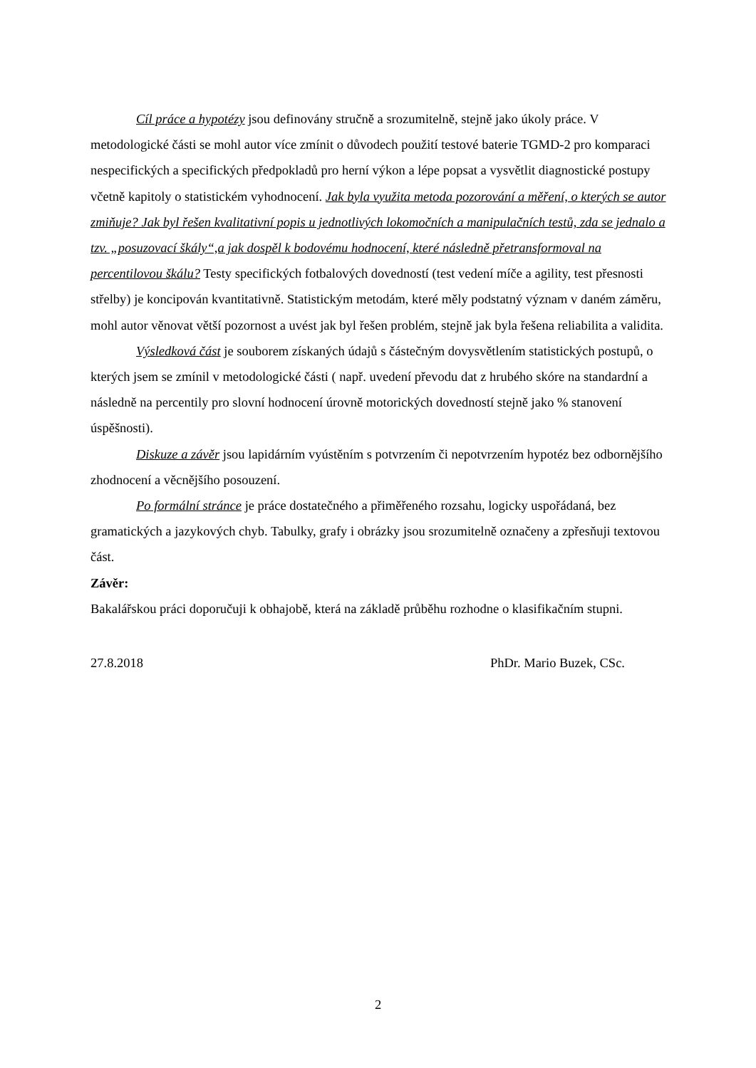Cíl práce a hypotézy jsou definovány stručně a srozumitelně, stejně jako úkoly práce. V metodologické části se mohl autor více zmínit o důvodech použití testové baterie TGMD-2 pro komparaci nespecifických a specifických předpokladů pro herní výkon a lépe popsat a vysvětlit diagnostické postupy včetně kapitoly o statistickém vyhodnocení. Jak byla využita metoda pozorování a měření, o kterých se autor zmiňuje? Jak byl řešen kvalitativní popis u jednotlivých lokomočních a manipulačních testů, zda se jednalo a tzv. „posuzovací škály“,a jak dospěl k bodovému hodnocení, které následně přetransformoval na percentilovou škálu? Testy specifických fotbalových dovedností (test vedení míče a agility, test přesnosti střelby) je koncipován kvantitativně. Statistickým metodám, které měly podstatný význam v daném záměru, mohl autor věnovat větší pozornost a uvést jak byl řešen problém, stejně jak byla řešena reliabilita a validita.
Výsledková část je souborem získaných údajů s částečným dovysvětlením statistických postupů, o kterých jsem se zmínil v metodologické části ( např. uvedení převodu dat z hrubého skóre na standardní a následně na percentily pro slovní hodnocení úrovně motorických dovedností stejně jako % stanovení úspěšnosti).
Diskuze a závěr jsou lapidárním vyústěním s potvrzením či nepotvrzením hypotéz bez odbornějšího zhodnocení a věcnějšího posouzení.
Po formální stránce je práce dostatečného a přiměřeného rozsahu, logicky uspořádaná, bez gramatických a jazykových chyb. Tabulky, grafy i obrázky jsou srozumitelně označeny a zpřesňuji textovou část.
Závěr:
Bakalářskou práci doporučuji k obhajobě, která na základě průběhu rozhodne o klasifikačním stupni.
27.8.2018 PhDr. Mario Buzek, CSc.
2